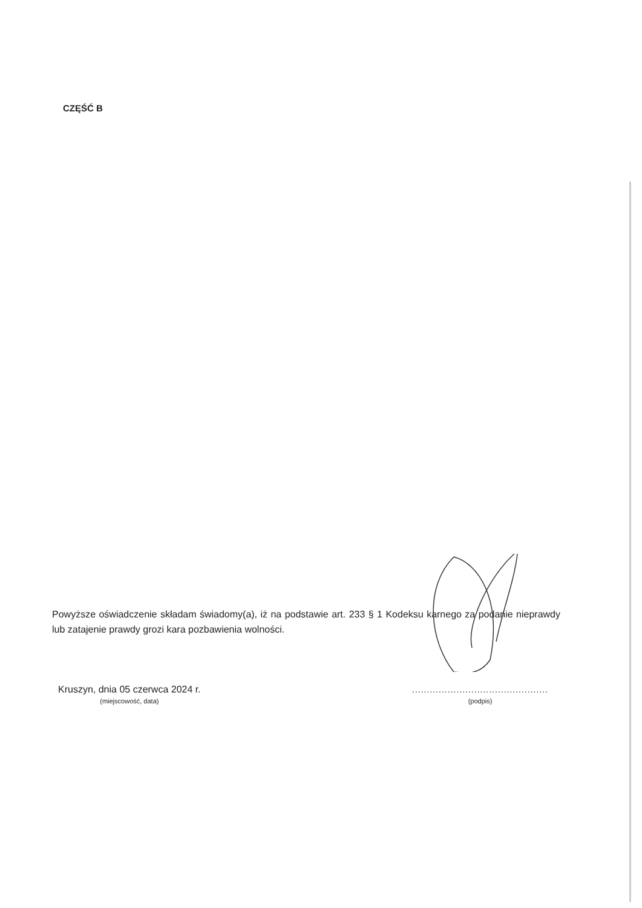CZĘŚĆ B
Powyższe oświadczenie składam świadomy(a), iż na podstawie art. 233 § 1 Kodeksu karnego za podanie nieprawdy lub zatajenie prawdy grozi kara pozbawienia wolności.
Kruszyn, dnia 05 czerwca 2024 r.
(miejscowość, data)
..............................................
(podpis)